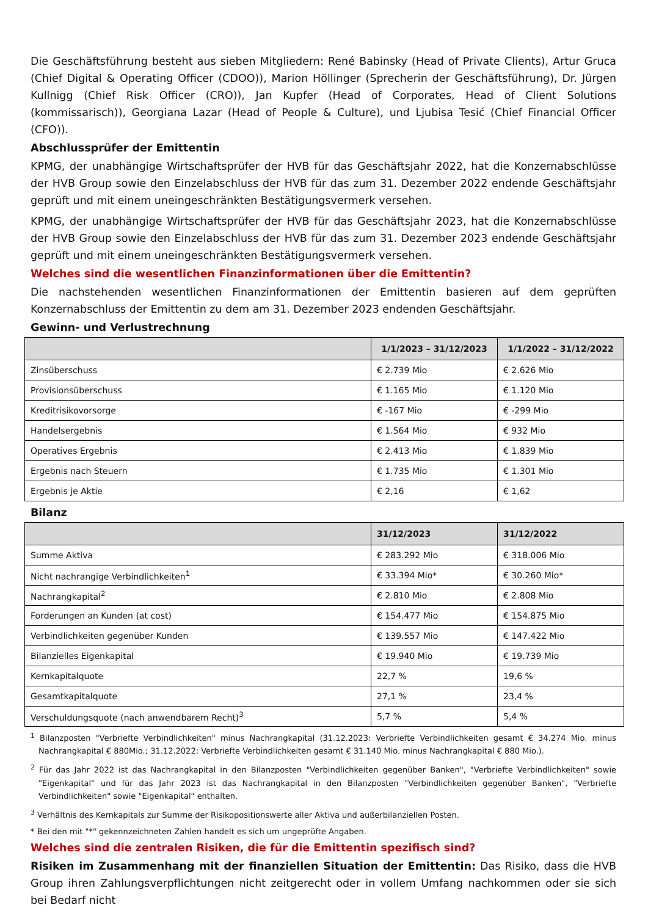Die Geschäftsführung besteht aus sieben Mitgliedern: René Babinsky (Head of Private Clients), Artur Gruca (Chief Digital & Operating Officer (CDOO)), Marion Höllinger (Sprecherin der Geschäftsführung), Dr. Jürgen Kullnigg (Chief Risk Officer (CRO)), Jan Kupfer (Head of Corporates, Head of Client Solutions (kommissarisch)), Georgiana Lazar (Head of People & Culture), und Ljubisa Tesić (Chief Financial Officer (CFO)).
Abschlussprüfer der Emittentin
KPMG, der unabhängige Wirtschaftsprüfer der HVB für das Geschäftsjahr 2022, hat die Konzernabschlüsse der HVB Group sowie den Einzelabschluss der HVB für das zum 31. Dezember 2022 endende Geschäftsjahr geprüft und mit einem uneingeschränkten Bestätigungsvermerk versehen.
KPMG, der unabhängige Wirtschaftsprüfer der HVB für das Geschäftsjahr 2023, hat die Konzernabschlüsse der HVB Group sowie den Einzelabschluss der HVB für das zum 31. Dezember 2023 endende Geschäftsjahr geprüft und mit einem uneingeschränkten Bestätigungsvermerk versehen.
Welches sind die wesentlichen Finanzinformationen über die Emittentin?
Die nachstehenden wesentlichen Finanzinformationen der Emittentin basieren auf dem geprüften Konzernabschluss der Emittentin zu dem am 31. Dezember 2023 endenden Geschäftsjahr.
Gewinn- und Verlustrechnung
| | 1/1/2023 – 31/12/2023 | 1/1/2022 – 31/12/2022 |
| --- | --- | --- |
| Zinsüberschuss | € 2.739 Mio | € 2.626 Mio |
| Provisionsüberschuss | € 1.165 Mio | € 1.120 Mio |
| Kreditrisikovorsorge | € -167 Mio | € -299 Mio |
| Handelsergebnis | € 1.564 Mio | € 932 Mio |
| Operatives Ergebnis | € 2.413 Mio | € 1.839 Mio |
| Ergebnis nach Steuern | € 1.735 Mio | € 1.301 Mio |
| Ergebnis je Aktie | € 2,16 | € 1,62 |
Bilanz
| | 31/12/2023 | 31/12/2022 |
| --- | --- | --- |
| Summe Aktiva | € 283.292 Mio | € 318.006 Mio |
| Nicht nachrangige Verbindlichkeiten<sup>1</sup> | € 33.394 Mio* | € 30.260 Mio* |
| Nachrangkapital<sup>2</sup> | € 2.810 Mio | € 2.808 Mio |
| Forderungen an Kunden (at cost) | € 154.477 Mio | € 154.875 Mio |
| Verbindlichkeiten gegenüber Kunden | € 139.557 Mio | € 147.422 Mio |
| Bilanzielles Eigenkapital | € 19.940 Mio | € 19.739 Mio |
| Kernkapitalquote | 22,7 % | 19,6 % |
| Gesamtkapitalquote | 27,1 % | 23,4 % |
| Verschuldungsquote (nach anwendbarem Recht)<sup>3</sup> | 5,7 % | 5,4 % |
<sup>1</sup> Bilanzposten "Verbriefte Verbindlichkeiten" minus Nachrangkapital (31.12.2023: Verbriefte Verbindlichkeiten gesamt € 34.274 Mio. minus Nachrangkapital € 880Mio.; 31.12.2022: Verbriefte Verbindlichkeiten gesamt € 31.140 Mio. minus Nachrangkapital € 880 Mio.).
<sup>2</sup> Für das Jahr 2022 ist das Nachrangkapital in den Bilanzposten "Verbindlichkeiten gegenüber Banken", "Verbriefte Verbindlichkeiten" sowie "Eigenkapital" und für das Jahr 2023 ist das Nachrangkapital in den Bilanzposten "Verbindlichkeiten gegenüber Banken", "Verbriefte Verbindlichkeiten" sowie "Eigenkapital" enthalten.
<sup>3</sup> Verhältnis des Kernkapitals zur Summe der Risikopositionswerte aller Aktiva und außerbilanziellen Posten.
* Bei den mit "*" gekennzeichneten Zahlen handelt es sich um ungeprüfte Angaben.
Welches sind die zentralen Risiken, die für die Emittentin spezifisch sind?
Risiken im Zusammenhang mit der finanziellen Situation der Emittentin: Das Risiko, dass die HVB Group ihren Zahlungsverpflichtungen nicht zeitgerecht oder in vollem Umfang nachkommen oder sie sich bei Bedarf nicht